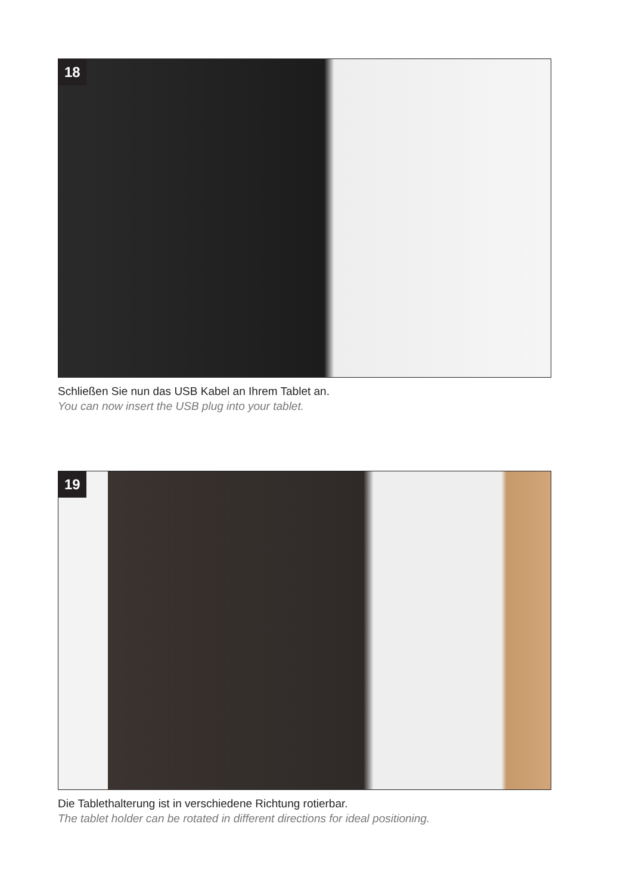18
Schließen Sie nun das USB Kabel an Ihrem Tablet an.
You can now insert the USB plug into your tablet.
19
Die Tablethalterung ist in verschiedene Richtung rotierbar.
The tablet holder can be rotated in different directions for ideal positioning.